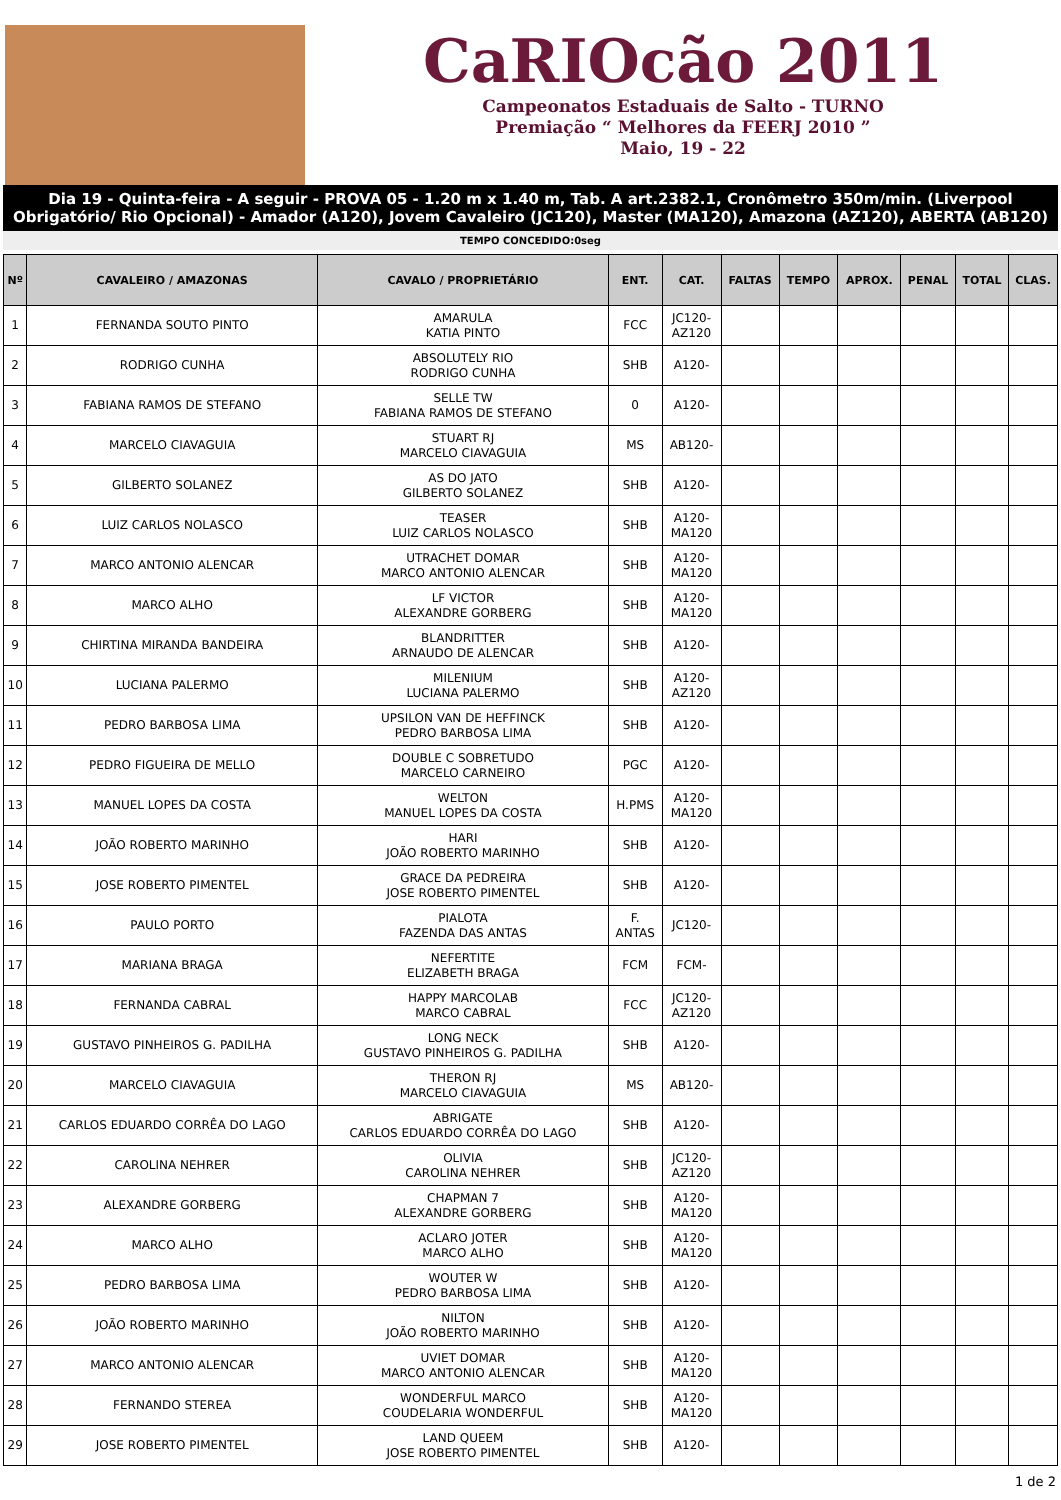CaRIOcão 2011
Campeonatos Estaduais de Salto - TURNO
Premiação “ Melhores da FEERJ 2010 ”
Maio, 19 - 22
Dia 19 - Quinta-feira - A seguir - PROVA 05 - 1.20 m x 1.40 m, Tab. A art.2382.1, Cronômetro 350m/min. (Liverpool Obrigatório/ Rio Opcional) - Amador (A120), Jovem Cavaleiro (JC120), Master (MA120), Amazona (AZ120), ABERTA (AB120)
TEMPO CONCEDIDO:0seg
| Nº | CAVALEIRO / AMAZONAS | CAVALO / PROPRIETÁRIO | ENT. | CAT. | FALTAS | TEMPO | APROX. | PENAL | TOTAL | CLAS. |
| --- | --- | --- | --- | --- | --- | --- | --- | --- | --- | --- |
| 1 | FERNANDA SOUTO PINTO | AMARULA KATIA PINTO | FCC | JC120- AZ120 | | | | | | |
| 2 | RODRIGO CUNHA | ABSOLUTELY RIO RODRIGO CUNHA | SHB | A120- | | | | | | |
| 3 | FABIANA RAMOS DE STEFANO | SELLE TW FABIANA RAMOS DE STEFANO | 0 | A120- | | | | | | |
| 4 | MARCELO CIAVAGUIA | STUART RJ MARCELO CIAVAGUIA | MS | AB120- | | | | | | |
| 5 | GILBERTO SOLANEZ | AS DO JATO GILBERTO SOLANEZ | SHB | A120- | | | | | | |
| 6 | LUIZ CARLOS NOLASCO | TEASER LUIZ CARLOS NOLASCO | SHB | A120- MA120 | | | | | | |
| 7 | MARCO ANTONIO ALENCAR | UTRACHET DOMAR MARCO ANTONIO ALENCAR | SHB | A120- MA120 | | | | | | |
| 8 | MARCO ALHO | LF VICTOR ALEXANDRE GORBERG | SHB | A120- MA120 | | | | | | |
| 9 | CHIRTINA MIRANDA BANDEIRA | BLANDRITTER ARNAUDO DE ALENCAR | SHB | A120- | | | | | | |
| 10 | LUCIANA PALERMO | MILENIUM LUCIANA PALERMO | SHB | A120- AZ120 | | | | | | |
| 11 | PEDRO BARBOSA LIMA | UPSILON VAN DE HEFFINCK PEDRO BARBOSA LIMA | SHB | A120- | | | | | | |
| 12 | PEDRO FIGUEIRA DE MELLO | DOUBLE C SOBRETUDO MARCELO CARNEIRO | PGC | A120- | | | | | | |
| 13 | MANUEL LOPES DA COSTA | WELTON MANUEL LOPES DA COSTA | H.PMS | A120- MA120 | | | | | | |
| 14 | JOÃO ROBERTO MARINHO | HARI JOÃO ROBERTO MARINHO | SHB | A120- | | | | | | |
| 15 | JOSE ROBERTO PIMENTEL | GRACE DA PEDREIRA JOSE ROBERTO PIMENTEL | SHB | A120- | | | | | | |
| 16 | PAULO PORTO | PIALOTA FAZENDA DAS ANTAS | F. ANTAS | JC120- | | | | | | |
| 17 | MARIANA BRAGA | NEFERTITE ELIZABETH BRAGA | FCM | FCM- | | | | | | |
| 18 | FERNANDA CABRAL | HAPPY MARCOLAB MARCO CABRAL | FCC | JC120- AZ120 | | | | | | |
| 19 | GUSTAVO PINHEIROS G. PADILHA | LONG NECK GUSTAVO PINHEIROS G. PADILHA | SHB | A120- | | | | | | |
| 20 | MARCELO CIAVAGUIA | THERON RJ MARCELO CIAVAGUIA | MS | AB120- | | | | | | |
| 21 | CARLOS EDUARDO CORRÊA DO LAGO | ABRIGATE CARLOS EDUARDO CORRÊA DO LAGO | SHB | A120- | | | | | | |
| 22 | CAROLINA NEHRER | OLIVIA CAROLINA NEHRER | SHB | JC120- AZ120 | | | | | | |
| 23 | ALEXANDRE GORBERG | CHAPMAN 7 ALEXANDRE GORBERG | SHB | A120- MA120 | | | | | | |
| 24 | MARCO ALHO | ACLARO JOTER MARCO ALHO | SHB | A120- MA120 | | | | | | |
| 25 | PEDRO BARBOSA LIMA | WOUTER W PEDRO BARBOSA LIMA | SHB | A120- | | | | | | |
| 26 | JOÃO ROBERTO MARINHO | NILTON JOÃO ROBERTO MARINHO | SHB | A120- | | | | | | |
| 27 | MARCO ANTONIO ALENCAR | UVIET DOMAR MARCO ANTONIO ALENCAR | SHB | A120- MA120 | | | | | | |
| 28 | FERNANDO STEREA | WONDERFUL MARCO COUDELARIA WONDERFUL | SHB | A120- MA120 | | | | | | |
| 29 | JOSE ROBERTO PIMENTEL | LAND QUEEM JOSE ROBERTO PIMENTEL | SHB | A120- | | | | | | |
1 de 2